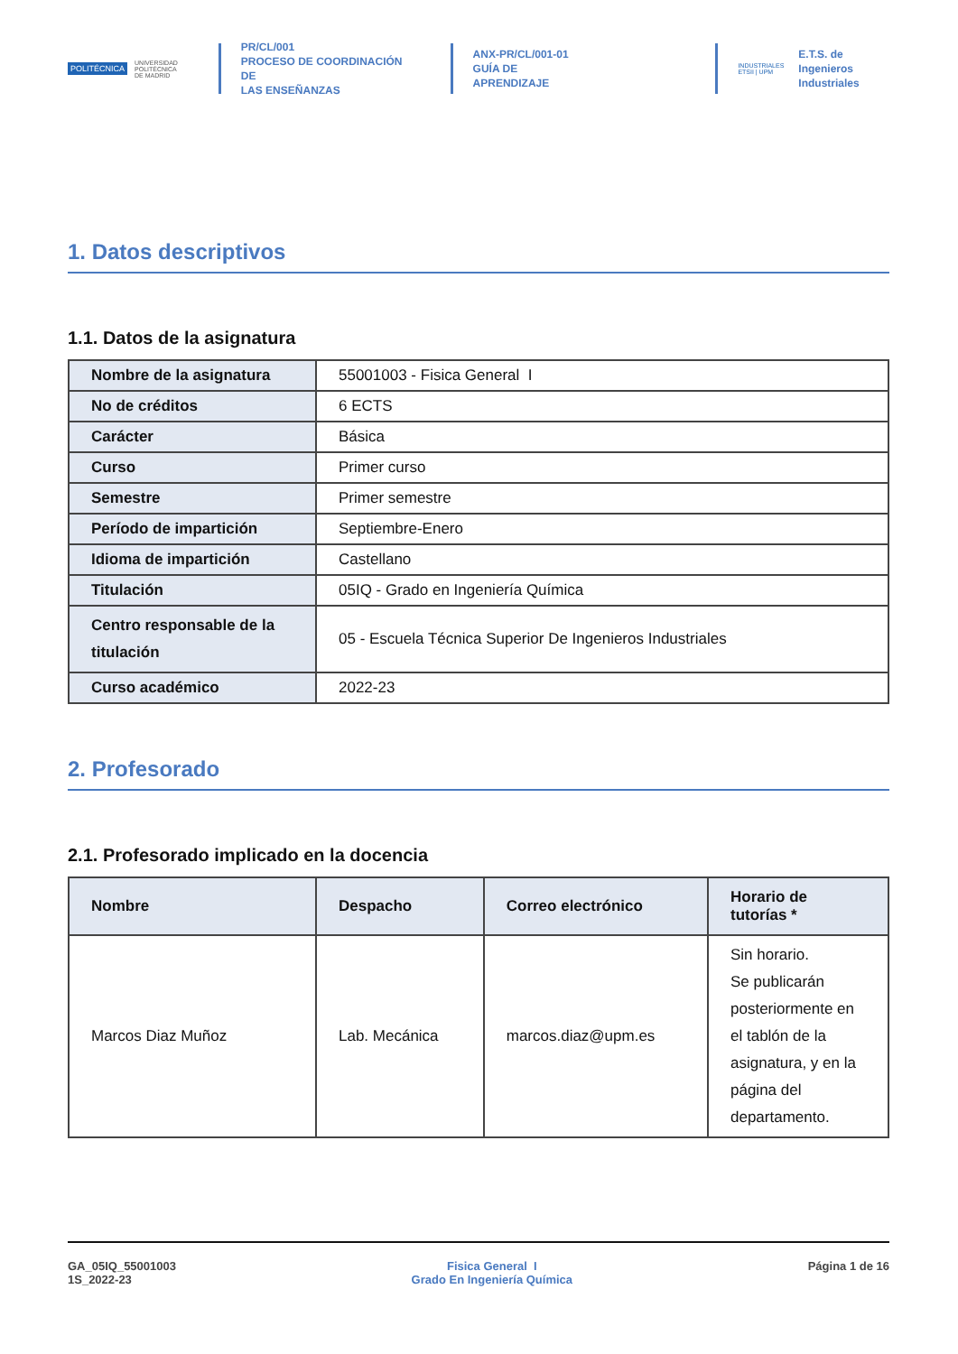POLITÉCNICA UNIVERSIDAD
POLITÉCNICA
DE MADRID
PR/CL/001
PROCESO DE COORDINACIÓN DE
LAS ENSEÑANZAS
ANX-PR/CL/001-01
GUÍA DE APRENDIZAJE
INDUSTRIALES
ETSII | UPM
E.T.S. de Ingenieros
Industriales
1. Datos descriptivos
1.1. Datos de la asignatura
| Nombre de la asignatura | 55001003 - Fisica General I |
| No de créditos | 6 ECTS |
| Carácter | Básica |
| Curso | Primer curso |
| Semestre | Primer semestre |
| Período de impartición | Septiembre-Enero |
| Idioma de impartición | Castellano |
| Titulación | 05IQ - Grado en Ingeniería Química |
| Centro responsable de la titulación | 05 - Escuela Técnica Superior De Ingenieros Industriales |
| Curso académico | 2022-23 |
2. Profesorado
2.1. Profesorado implicado en la docencia
| Nombre | Despacho | Correo electrónico | Horario de tutorías * |
| --- | --- | --- | --- |
| Marcos Diaz Muñoz | Lab. Mecánica | marcos.diaz@upm.es | Sin horario. Se publicarán posteriormente en el tablón de la asignatura, y en la página del departamento. |
GA_05IQ_55001003
1S_2022-23
Fisica General I
Grado En Ingeniería Química
Página 1 de 16